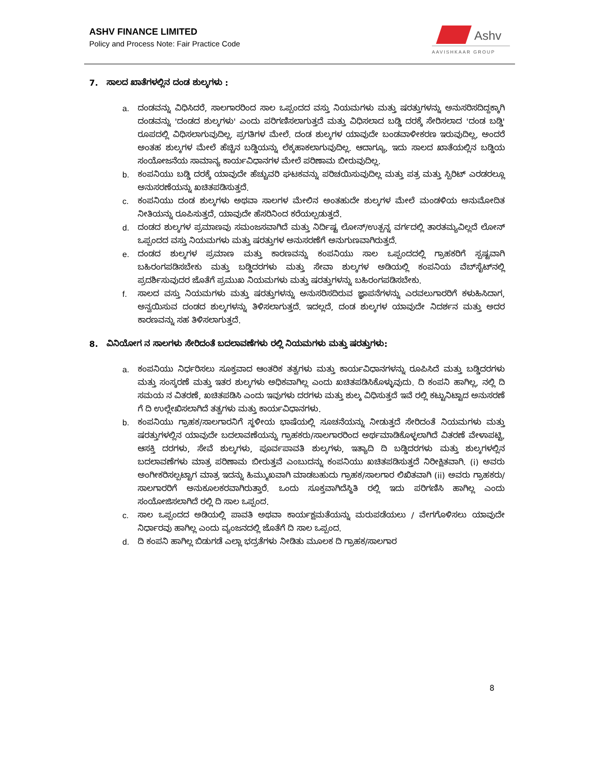ASHV FINANCE LIMITED
Policy and Process Note: Fair Practice Code
Ashv
AAVISHKAAR GROUP
7. ಸಾಲದ ಖಾತೆಗಳಲ್ಲಿನ ದಂಡ ಶುಲ್ಕಗಳು :
a. ದಂಡವನ್ನು ವಿಧಿಸಿದರೆ, ಸಾಲಗಾರರಿಂದ ಸಾಲ ಒಪ್ಪಂದದ ವಸ್ತು ನಿಯಮಗಳು ಮತ್ತು ಷರತ್ತುಗಳನ್ನು ಅನುಸರಿಸದಿದ್ದಕ್ಕಾಗಿ ದಂಡವನ್ನು 'ದಂಡದ ಶುಲ್ಕಗಳು' ಎಂದು ಪರಿಗಣಿಸಲಾಗುತ್ತದೆ ಮತ್ತು ವಿಧಿಸಲಾದ ಬಡ್ಡಿ ದರಕ್ಕೆ ಸೇರಿಸಲಾದ 'ದಂಡ ಬಡ್ಡಿ' ರೂಪದಲ್ಲಿ ವಿಧಿಸಲಾಗುವುದಿಲ್ಲ. ಪ್ರಗತಿಗಳ ಮೇಲೆ. ದಂಡ ಶುಲ್ಕಗಳ ಯಾವುದೇ ಬಂಡವಾಳೀಕರಣ ಇರುವುದಿಲ್ಲ, ಅಂದರೆ ಅಂತಹ ಶುಲ್ಕಗಳ ಮೇಲೆ ಹೆಚ್ಚಿನ ಬಡ್ಡಿಯನ್ನು ಲೆಕ್ಕಹಾಕಲಾಗುವುದಿಲ್ಲ. ಆದಾಗ್ಯೂ, ಇದು ಸಾಲದ ಖಾತೆಯಲ್ಲಿನ ಬಡ್ಡಿಯ ಸಂಯೋಜನೆಯ ಸಾಮಾನ್ಯ ಕಾರ್ಯವಿಧಾನಗಳ ಮೇಲೆ ಪರಿಣಾಮ ಬೀರುವುದಿಲ್ಲ.
b. ಕಂಪನಿಯು ಬಡ್ಡಿ ದರಕ್ಕೆ ಯಾವುದೇ ಹೆಚ್ಚುವರಿ ಘಟಕವನ್ನು ಪರಿಚಯಿಸುವುದಿಲ್ಲ ಮತ್ತು ಪತ್ರ ಮತ್ತು ಸ್ಪಿರಿಟ್ ಎರಡರಲ್ಲೂ ಅನುಸರಣೆಯನ್ನು ಖಚಿತಪಡಿಸುತ್ತದೆ.
c. ಕಂಪನಿಯು ದಂಡ ಶುಲ್ಕಗಳು ಅಥವಾ ಸಾಲಗಳ ಮೇಲಿನ ಅಂತಹುದೇ ಶುಲ್ಕಗಳ ಮೇಲೆ ಮಂಡಳಿಯ ಅನುಮೋದಿತ ನೀತಿಯನ್ನು ರೂಪಿಸುತ್ತದೆ, ಯಾವುದೇ ಹೆಸರಿನಿಂದ ಕರೆಯಲ್ಪಡುತ್ತದೆ.
d. ದಂಡದ ಶುಲ್ಕಗಳ ಪ್ರಮಾಣವು ಸಮಂಜಸವಾಗಿದೆ ಮತ್ತು ನಿರ್ದಿಷ್ಟ ಲೋನ್/ಉತ್ಪನ್ನ ವರ್ಗದಲ್ಲಿ ತಾರತಮ್ಯವಿಲ್ಲದೆ ಲೋನ್ ಒಪ್ಪಂದದ ವಸ್ತು ನಿಯಮಗಳು ಮತ್ತು ಷರತ್ತುಗಳ ಅನುಸರಣೆಗೆ ಅನುಗುಣವಾಗಿರುತ್ತದೆ.
e. ದಂಡದ ಶುಲ್ಕಗಳ ಪ್ರಮಾಣ ಮತ್ತು ಕಾರಣವನ್ನು ಕಂಪನಿಯು ಸಾಲ ಒಪ್ಪಂದದಲ್ಲಿ ಗ್ರಾಹಕರಿಗೆ ಸ್ಪಷ್ಟವಾಗಿ ಬಹಿರಂಗಪಡಿಸಬೇಕು ಮತ್ತು ಬಡ್ಡಿದರಗಳು ಮತ್ತು ಸೇವಾ ಶುಲ್ಕಗಳ ಅಡಿಯಲ್ಲಿ ಕಂಪನಿಯ ವೆಬ್‌ಸೈಟ್‌ನಲ್ಲಿ ಪ್ರದರ್ಶಿಸುವುದರ ಜೊತೆಗೆ ಪ್ರಮುಖ ನಿಯಮಗಳು ಮತ್ತು ಷರತ್ತುಗಳನ್ನು ಬಹಿರಂಗಪಡಿಸಬೇಕು.
f. ಸಾಲದ ವಸ್ತು ನಿಯಮಗಳು ಮತ್ತು ಷರತ್ತುಗಳನ್ನು ಅನುಸರಿಸದಿರುವ ಜ್ಞಾಪನೆಗಳನ್ನು ಎರವಲುಗಾರರಿಗೆ ಕಳುಹಿಸಿದಾಗ, ಅನ್ವಯಿಸುವ ದಂಡದ ಶುಲ್ಕಗಳನ್ನು ತಿಳಿಸಲಾಗುತ್ತದೆ. ಇದಲ್ಲದೆ, ದಂಡ ಶುಲ್ಕಗಳ ಯಾವುದೇ ನಿದರ್ಶನ ಮತ್ತು ಅದರ ಕಾರಣವನ್ನು ಸಹ ತಿಳಿಸಲಾಗುತ್ತದೆ.
8. ವಿನಿಯೋಗ ನ ಸಾಲಗಳು ಸೇರಿದಂತೆ ಬದಲಾವಣೆಗಳು ರಲ್ಲಿ ನಿಯಮಗಳು ಮತ್ತು ಷರತ್ತುಗಳು:
a. ಕಂಪನಿಯು ನಿರ್ಧರಿಸಲು ಸೂಕ್ತವಾದ ಆಂತರಿಕ ತತ್ವಗಳು ಮತ್ತು ಕಾರ್ಯವಿಧಾನಗಳನ್ನು ರೂಪಿಸಿದೆ ಮತ್ತು ಬಡ್ಡಿದರಗಳು ಮತ್ತು ಸಂಸ್ಕರಣೆ ಮತ್ತು ಇತರ ಶುಲ್ಕಗಳು ಅಧಿಕವಾಗಿಲ್ಲ ಎಂದು ಖಚಿತಪಡಿಸಿಕೊಳ್ಳುವುದು. ದಿ ಕಂಪನಿ ಹಾಗಿಲ್ಲ, ನಲ್ಲಿ ದಿ ಸಮಯ ನ ವಿತರಣೆ, ಖಚಿತಪಡಿಸಿ ಎಂದು ಇವುಗಳು ದರಗಳು ಮತ್ತು ಶುಲ್ಕ ವಿಧಿಸುತ್ತದೆ ಇವೆ ರಲ್ಲಿ ಕಟ್ಟುನಿಟ್ಟಾದ ಅನುಸರಣೆ ಗೆ ದಿ ಉಲ್ಲೇಖಿಸಲಾಗಿದೆ ತತ್ವಗಳು ಮತ್ತು ಕಾರ್ಯವಿಧಾನಗಳು.
b. ಕಂಪನಿಯು ಗ್ರಾಹಕ/ಸಾಲಗಾರನಿಗೆ ಸ್ಥಳೀಯ ಭಾಷೆಯಲ್ಲಿ ಸೂಚನೆಯನ್ನು ನೀಡುತ್ತದೆ ಸೇರಿದಂತೆ ನಿಯಮಗಳು ಮತ್ತು ಷರತ್ತುಗಳಲ್ಲಿನ ಯಾವುದೇ ಬದಲಾವಣೆಯನ್ನು ಗ್ರಾಹಕರು/ಸಾಲಗಾರರಿಂದ ಅರ್ಥಮಾಡಿಕೊಳ್ಳಲಾಗಿದೆ ವಿತರಣೆ ವೇಳಾಪಟ್ಟಿ, ಆಸಕ್ತಿ ದರಗಳು, ಸೇವೆ ಶುಲ್ಕಗಳು, ಪೂರ್ವಪಾವತಿ ಶುಲ್ಕಗಳು, ಇತ್ಯಾದಿ ದಿ ಬಡ್ಡಿದರಗಳು ಮತ್ತು ಶುಲ್ಕಗಳಲ್ಲಿನ ಬದಲಾವಣೆಗಳು ಮಾತ್ರ ಪರಿಣಾಮ ಬೀರುತ್ತವೆ ಎಂಬುದನ್ನು ಕಂಪನಿಯು ಖಚಿತಪಡಿಸುತ್ತದೆ ನಿರೀಕ್ಷಿತವಾಗಿ. (i) ಅವರು ಅಂಗೀಕರಿಸಲ್ಪಟ್ಟಾಗ ಮಾತ್ರ ಇದನ್ನು ಹಿಮ್ಮುಖವಾಗಿ ಮಾಡಬಹುದು ಗ್ರಾಹಕ/ಸಾಲಗಾರ ಲಿಖಿತವಾಗಿ (ii) ಅವರು ಗ್ರಾಹಕರು/ಸಾಲಗಾರರಿಗೆ ಅನುಕೂಲಕರವಾಗಿರುತ್ತಾರೆ. ಒಂದು ಸೂಕ್ತವಾಗಿದೆಸ್ಥಿತಿ ರಲ್ಲಿ ಇದು ಪರಿಗಣಿಸಿ ಹಾಗಿಲ್ಲ ಎಂದು ಸಂಯೋಜಿಸಲಾಗಿದೆ ರಲ್ಲಿ ದಿ ಸಾಲ ಒಪ್ಪಂದ.
c. ಸಾಲ ಒಪ್ಪಂದದ ಅಡಿಯಲ್ಲಿ ಪಾವತಿ ಅಥವಾ ಕಾರ್ಯಕ್ಷಮತೆಯನ್ನು ಮರುಪಡೆಯಲು / ವೇಗಗೊಳಿಸಲು ಯಾವುದೇ ನಿರ್ಧಾರವು ಹಾಗಿಲ್ಲ ಎಂದು ವ್ಯಂಜನದಲ್ಲಿ ಜೊತೆಗೆ ದಿ ಸಾಲ ಒಪ್ಪಂದ.
d. ದಿ ಕಂಪನಿ ಹಾಗಿಲ್ಲ ಬಿಡುಗಡೆ ಎಲ್ಲಾ ಭದ್ರತೆಗಳು ನೀಡಿತು ಮೂಲಕ ದಿ ಗ್ರಾಹಕ/ಸಾಲಗಾರ
8